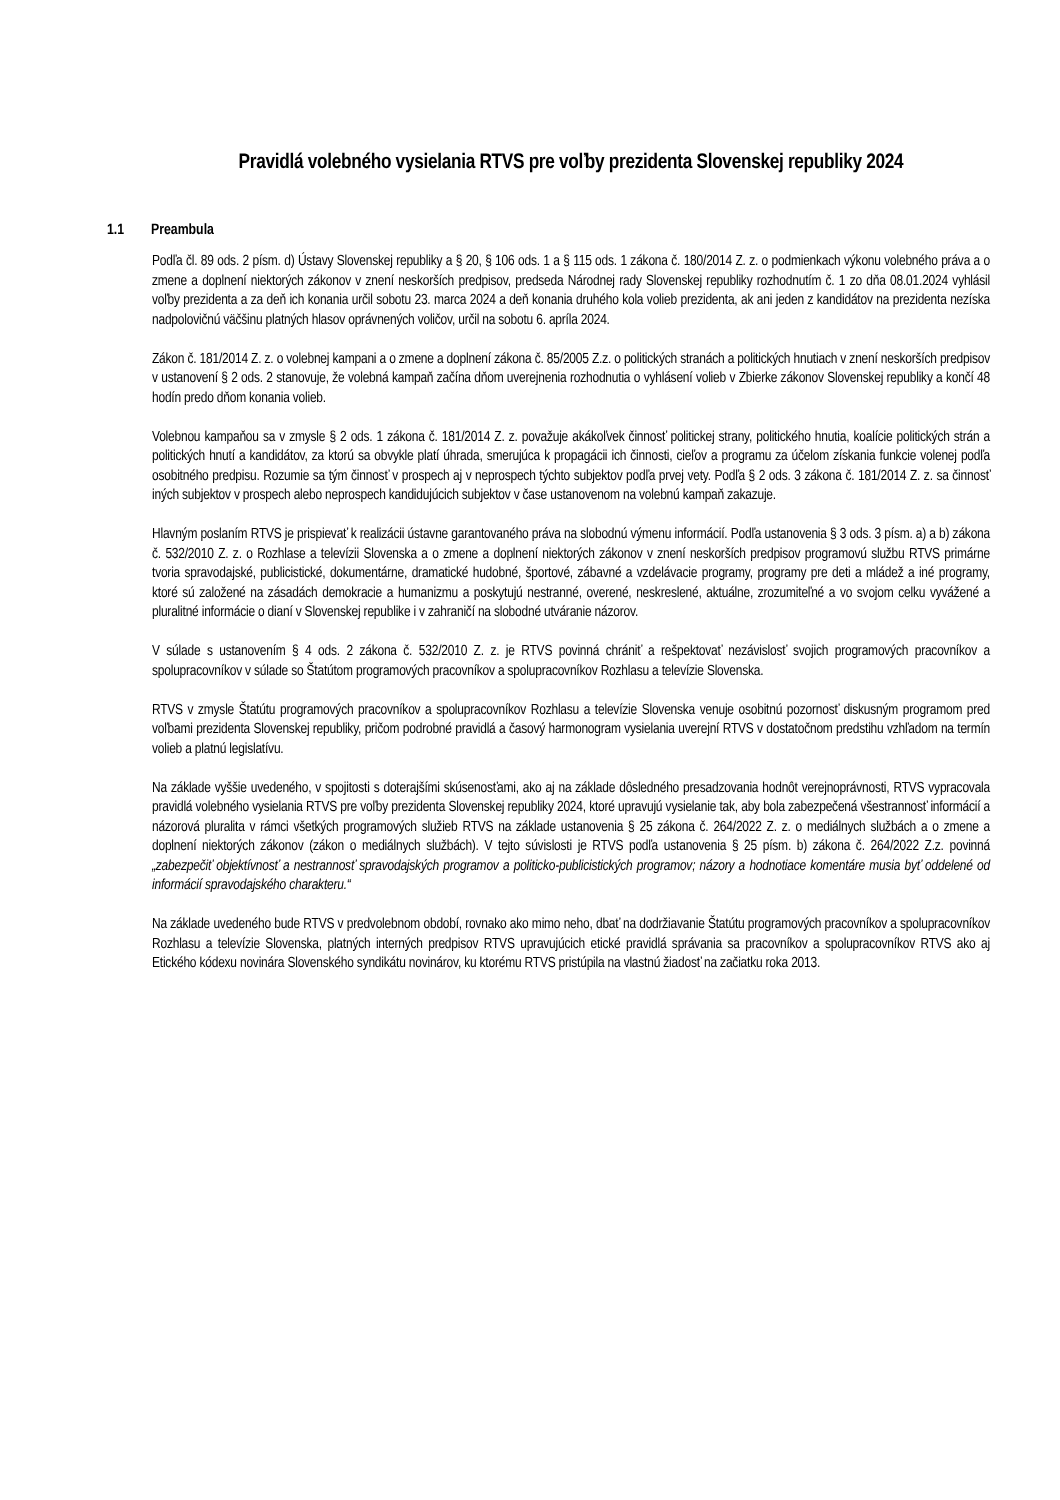Pravidlá volebného vysielania RTVS pre voľby prezidenta Slovenskej republiky 2024
1.1 Preambula
Podľa čl. 89 ods. 2 písm. d) Ústavy Slovenskej republiky a § 20, § 106 ods. 1 a § 115 ods. 1 zákona č. 180/2014 Z. z. o podmienkach výkonu volebného práva a o zmene a doplnení niektorých zákonov v znení neskorších predpisov, predseda Národnej rady Slovenskej republiky rozhodnutím č. 1 zo dňa 08.01.2024 vyhlásil voľby prezidenta a za deň ich konania určil sobotu 23. marca 2024 a deň konania druhého kola volieb prezidenta, ak ani jeden z kandidátov na prezidenta nezíska nadpolovičnú väčšinu platných hlasov oprávnených voličov, určil na sobotu 6. apríla 2024.
Zákon č. 181/2014 Z. z. o volebnej kampani a o zmene a doplnení zákona č. 85/2005 Z.z. o politických stranách a politických hnutiach v znení neskorších predpisov v ustanovení § 2 ods. 2 stanovuje, že volebná kampaň začína dňom uverejnenia rozhodnutia o vyhlásení volieb v Zbierke zákonov Slovenskej republiky a končí 48 hodín predo dňom konania volieb.
Volebnou kampaňou sa v zmysle § 2 ods. 1 zákona č. 181/2014 Z. z. považuje akákoľvek činnosť politickej strany, politického hnutia, koalície politických strán a politických hnutí a kandidátov, za ktorú sa obvykle platí úhrada, smerujúca k propagácii ich činnosti, cieľov a programu za účelom získania funkcie volenej podľa osobitného predpisu. Rozumie sa tým činnosť v prospech aj v neprospech týchto subjektov podľa prvej vety. Podľa § 2 ods. 3 zákona č. 181/2014 Z. z. sa činnosť iných subjektov v prospech alebo neprospech kandidujúcich subjektov v čase ustanovenom na volebnú kampaň zakazuje.
Hlavným poslaním RTVS je prispievať k realizácii ústavne garantovaného práva na slobodnú výmenu informácií. Podľa ustanovenia § 3 ods. 3 písm. a) a b) zákona č. 532/2010 Z. z. o Rozhlase a televízii Slovenska a o zmene a doplnení niektorých zákonov v znení neskorších predpisov programovú službu RTVS primárne tvoria spravodajské, publicistické, dokumentárne, dramatické hudobné, športové, zábavné a vzdelávacie programy, programy pre deti a mládež a iné programy, ktoré sú založené na zásadách demokracie a humanizmu a poskytujú nestranné, overené, neskreslené, aktuálne, zrozumiteľné a vo svojom celku vyvážené a pluralitné informácie o dianí v Slovenskej republike i v zahraničí na slobodné utváranie názorov.
V súlade s ustanovením § 4 ods. 2 zákona č. 532/2010 Z. z. je RTVS povinná chrániť a rešpektovať nezávislosť svojich programových pracovníkov a spolupracovníkov v súlade so Štatútom programových pracovníkov a spolupracovníkov Rozhlasu a televízie Slovenska.
RTVS v zmysle Štatútu programových pracovníkov a spolupracovníkov Rozhlasu a televízie Slovenska venuje osobitnú pozornosť diskusným programom pred voľbami prezidenta Slovenskej republiky, pričom podrobné pravidlá a časový harmonogram vysielania uverejní RTVS v dostatočnom predstihu vzhľadom na termín volieb a platnú legislatívu.
Na základe vyššie uvedeného, v spojitosti s doterajšími skúsenosťami, ako aj na základe dôsledného presadzovania hodnôt verejnoprávnosti, RTVS vypracovala pravidlá volebného vysielania RTVS pre voľby prezidenta Slovenskej republiky 2024, ktoré upravujú vysielanie tak, aby bola zabezpečená všestrannosť informácií a názorová pluralita v rámci všetkých programových služieb RTVS na základe ustanovenia § 25 zákona č. 264/2022 Z. z. o mediálnych službách a o zmene a doplnení niektorých zákonov (zákon o mediálnych službách). V tejto súvislosti je RTVS podľa ustanovenia § 25 písm. b) zákona č. 264/2022 Z.z. povinná „zabezpečiť objektívnosť a nestrannosť spravodajských programov a politicko-publicistických programov; názory a hodnotiace komentáre musia byť oddelené od informácií spravodajského charakteru.“
Na základe uvedeného bude RTVS v predvolebnom období, rovnako ako mimo neho, dbať na dodržiavanie Štatútu programových pracovníkov a spolupracovníkov Rozhlasu a televízie Slovenska, platných interných predpisov RTVS upravujúcich etické pravidlá správania sa pracovníkov a spolupracovníkov RTVS ako aj Etického kódexu novinára Slovenského syndikátu novinárov, ku ktorému RTVS pristúpila na vlastnú žiadosť na začiatku roka 2013.